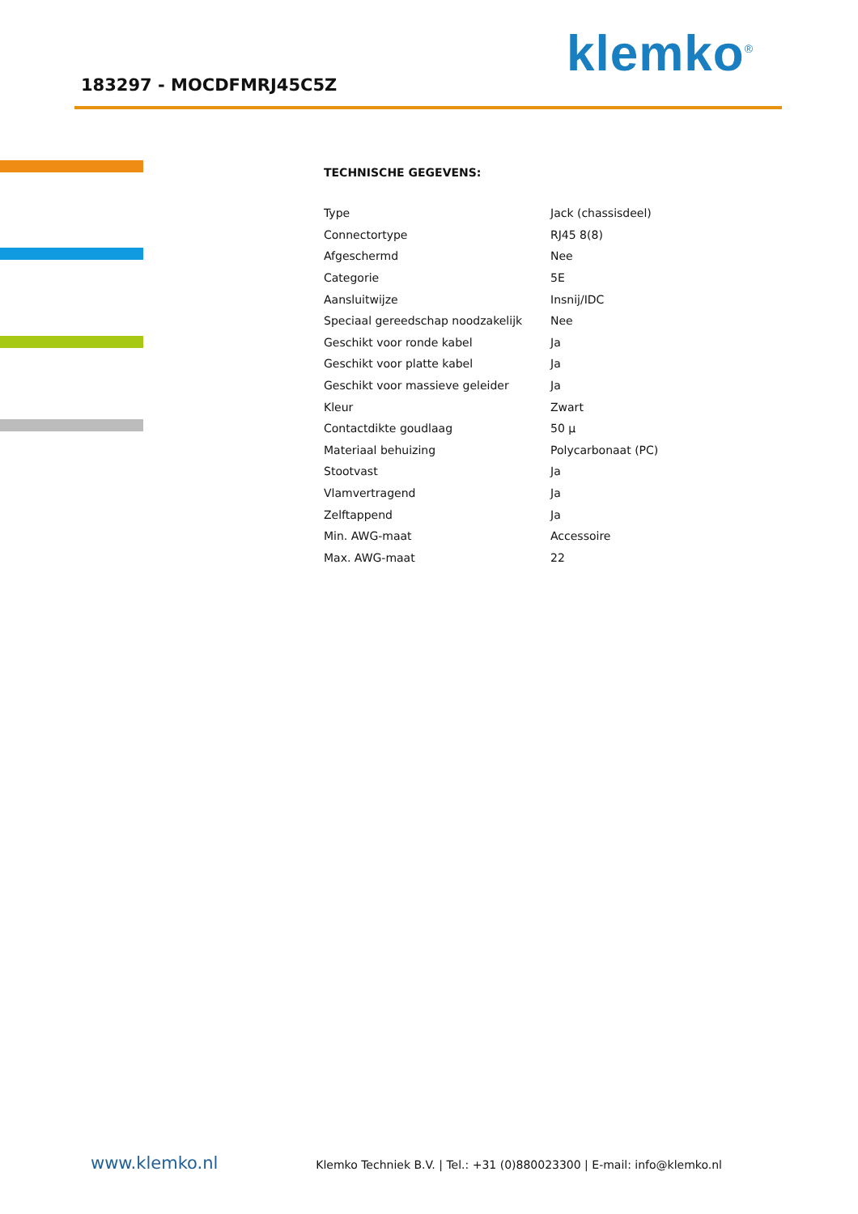183297 - MOCDFMRJ45C5Z
klemko<sup>®</sup>
TECHNISCHE GEGEVENS:
| Type | Jack (chassisdeel) |
| Connectortype | RJ45 8(8) |
| Afgeschermd | Nee |
| Categorie | 5E |
| Aansluitwijze | Insnij/IDC |
| Speciaal gereedschap noodzakelijk | Nee |
| Geschikt voor ronde kabel | Ja |
| Geschikt voor platte kabel | Ja |
| Geschikt voor massieve geleider | Ja |
| Kleur | Zwart |
| Contactdikte goudlaag | 50 µ |
| Materiaal behuizing | Polycarbonaat (PC) |
| Stootvast | Ja |
| Vlamvertragend | Ja |
| Zelftappend | Ja |
| Min. AWG-maat | Accessoire |
| Max. AWG-maat | 22 |
www.klemko.nl Klemko Techniek B.V. | Tel.: +31 (0)880023300 | E-mail: info@klemko.nl